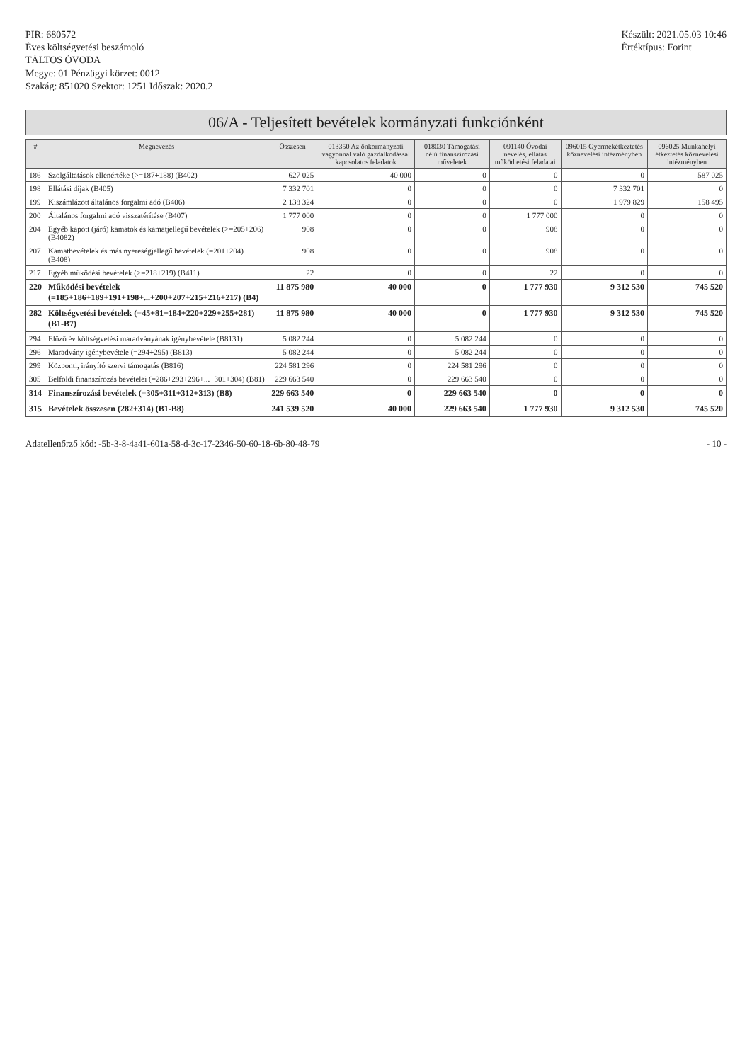PIR: 680572
Éves költségvetési beszámoló
TÁLTOS ÓVODA
Megye: 01 Pénzügyi körzet: 0012
Szakág: 851020 Szektor: 1251 Időszak: 2020.2
Készült: 2021.05.03 10:46
Értéktípus: Forint
06/A - Teljesített bevételek kormányzati funkciónként
| # | Megnevezés | Összesen | 013350 Az önkormányzati vagyonnal való gazdálkodással kapcsolatos feladatok | 018030 Támogatási célú finanszírozási műveletek | 091140 Óvodai nevelés, ellátás működtetési feladatai | 096015 Gyermekétkeztetés köznevelési intézményben | 096025 Munkahelyi étkeztetés köznevelési intézményben |
| --- | --- | --- | --- | --- | --- | --- | --- |
| 186 | Szolgáltatások ellenértéke (>=187+188) (B402) | 627 025 | 40 000 | 0 | 0 | 0 | 587 025 |
| 198 | Ellátási díjak (B405) | 7 332 701 | 0 | 0 | 0 | 7 332 701 | 0 |
| 199 | Kiszámlázott általános forgalmi adó (B406) | 2 138 324 | 0 | 0 | 0 | 1 979 829 | 158 495 |
| 200 | Általános forgalmi adó visszatérítése (B407) | 1 777 000 | 0 | 0 | 1 777 000 | 0 | 0 |
| 204 | Egyéb kapott (járó) kamatok és kamatjellegű bevételek (>=205+206) (B4082) | 908 | 0 | 0 | 908 | 0 | 0 |
| 207 | Kamatbevételek és más nyereségjellegű bevételek (=201+204) (B408) | 908 | 0 | 0 | 908 | 0 | 0 |
| 217 | Egyéb működési bevételek (>=218+219) (B411) | 22 | 0 | 0 | 22 | 0 | 0 |
| 220 | Működési bevételek (=185+186+189+191+198+...+200+207+215+216+217) (B4) | 11 875 980 | 40 000 | 0 | 1 777 930 | 9 312 530 | 745 520 |
| 282 | Költségvetési bevételek (=45+81+184+220+229+255+281) (B1-B7) | 11 875 980 | 40 000 | 0 | 1 777 930 | 9 312 530 | 745 520 |
| 294 | Előző év költségvetési maradványának igénybevétele (B8131) | 5 082 244 | 0 | 5 082 244 | 0 | 0 | 0 |
| 296 | Maradvány igénybevétele (=294+295) (B813) | 5 082 244 | 0 | 5 082 244 | 0 | 0 | 0 |
| 299 | Központi, irányító szervi támogatás (B816) | 224 581 296 | 0 | 224 581 296 | 0 | 0 | 0 |
| 305 | Belföldi finanszírozás bevételei (=286+293+296+...+301+304) (B81) | 229 663 540 | 0 | 229 663 540 | 0 | 0 | 0 |
| 314 | Finanszírozási bevételek (=305+311+312+313) (B8) | 229 663 540 | 0 | 229 663 540 | 0 | 0 | 0 |
| 315 | Bevételek összesen (282+314) (B1-B8) | 241 539 520 | 40 000 | 229 663 540 | 1 777 930 | 9 312 530 | 745 520 |
Adatellenőrző kód: -5b-3-8-4a41-601a-58-d-3c-17-2346-50-60-18-6b-80-48-79
- 10 -